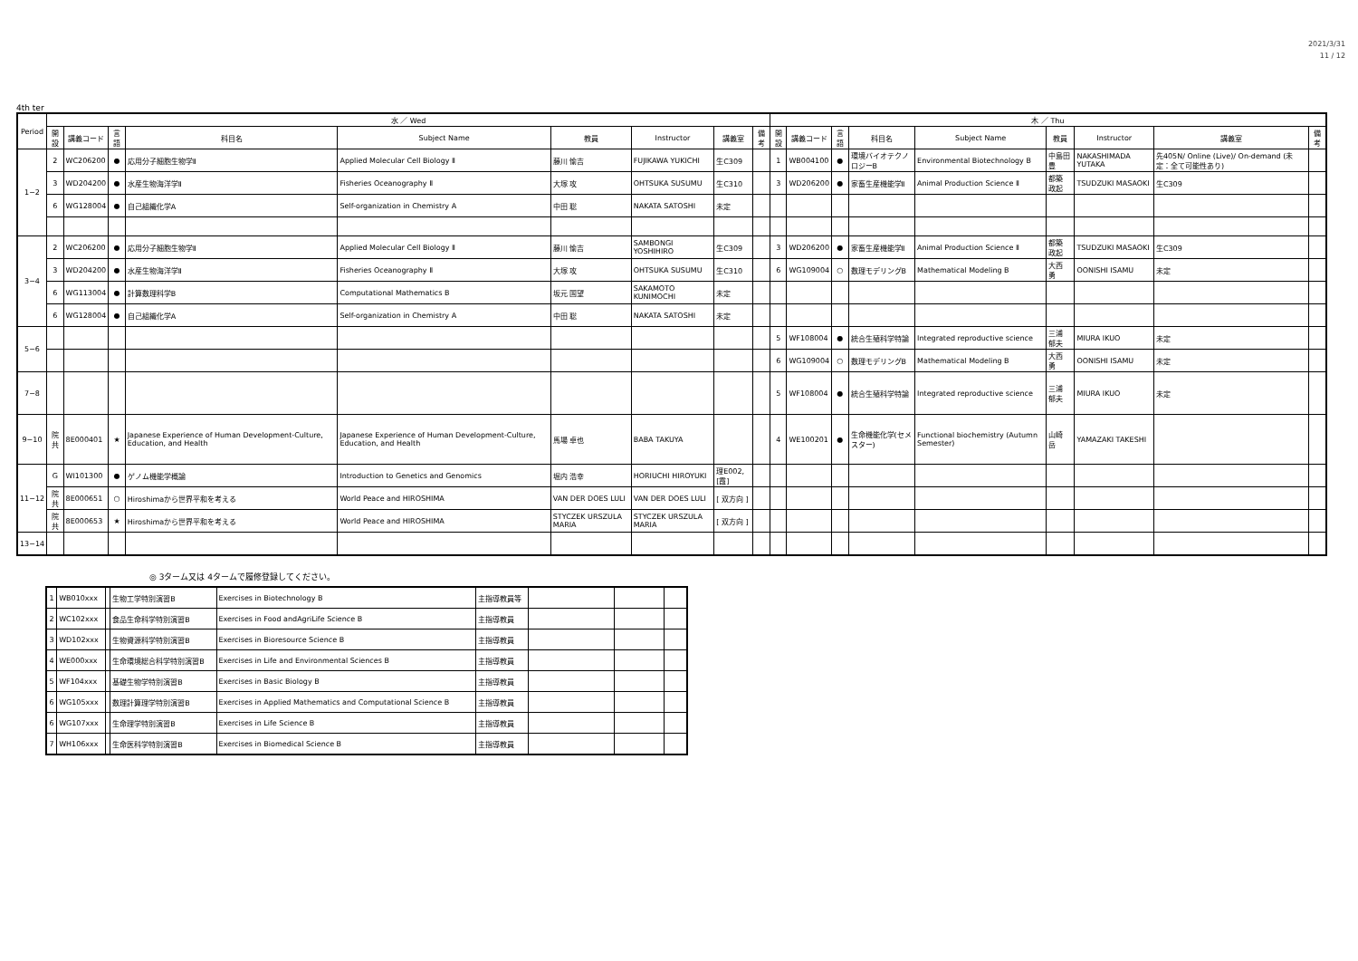2021/3/31
11 / 12
4th ter
| Period | 水 ／ Wed | | | | | | | | | 木 ／ Thu | | | | | | | | |
| --- | --- | --- | --- | --- | --- | --- | --- | --- | --- | --- | --- | --- | --- | --- | --- | --- | --- | --- |
| | 開設 | 講義コード | 言語 | 科目名 | Subject Name | 教員 | Instructor | 講義室 | 備考 | 開設 | 講義コード | 言語 | 科目名 | Subject Name | 教員 | Instructor | 講義室 | 備考 |
| 1−2 | 2 | WC206200 | ● | 応用分子細胞生物学Ⅱ | Applied Molecular Cell Biology Ⅱ | 藤川 愉吉 | FUJIKAWA YUKICHI | 生C309 | | 1 | WB004100 | ● | 環境バイオテクノロジーB | Environmental Biotechnology B | 中島田 豊 | NAKASHIMADA YUTAKA | 先405N/ Online (Live)/ On-demand (未定：全て可能性あり) | |
| | 3 | WD204200 | ● | 水産生物海洋学Ⅱ | Fisheries Oceanography Ⅱ | 大塚 攻 | OHTSUKA SUSUMU | 生C310 | | 3 | WD206200 | ● | 家畜生産機能学Ⅱ | Animal Production Science Ⅱ | 都築 政起 | TSUDZUKI MASAOKI | 生C309 | |
| | 6 | WG128004 | ● | 自己組織化学A | Self-organization in Chemistry A | 中田 聡 | NAKATA SATOSHI | 未定 | | | | | | | | | | |
| 3−4 | 2 | WC206200 | ● | 応用分子細胞生物学Ⅱ | Applied Molecular Cell Biology Ⅱ | 藤川 愉吉 | SAMBONGI YOSHIHIRO | 生C309 | | 3 | WD206200 | ● | 家畜生産機能学Ⅱ | Animal Production Science Ⅱ | 都築 政起 | TSUDZUKI MASAOKI | 生C309 | |
| | 3 | WD204200 | ● | 水産生物海洋学Ⅱ | Fisheries Oceanography Ⅱ | 大塚 攻 | OHTSUKA SUSUMU | 生C310 | | 6 | WG109004 | ○ | 数理モデリングB | Mathematical Modeling B | 大西 勇 | OONISHI ISAMU | 未定 | |
| | 6 | WG113004 | ● | 計算数理科学B | Computational Mathematics B | 坂元 国望 | SAKAMOTO KUNIMOCHI | 未定 | | | | | | | | | | |
| | 6 | WG128004 | ● | 自己組織化学A | Self-organization in Chemistry A | 中田 聡 | NAKATA SATOSHI | 未定 | | | | | | | | | | |
| 5−6 | | | | | | | | | | 5 | WF108004 | ● | 統合生殖科学特論 | Integrated reproductive science | 三浦 郁夫 | MIURA IKUO | 未定 | |
| | | | | | | | | | | 6 | WG109004 | ○ | 数理モデリングB | Mathematical Modeling B | 大西 勇 | OONISHI ISAMU | 未定 | |
| 7−8 | | | | | | | | | | 5 | WF108004 | ● | 統合生殖科学特論 | Integrated reproductive science | 三浦 郁夫 | MIURA IKUO | 未定 | |
| 9−10 | 院共 | 8E000401 | ★ | Japanese Experience of Human Development-Culture, Education, and Health | Japanese Experience of Human Development-Culture, Education, and Health | 馬場 卓也 | BABA TAKUYA | | | 4 | WE100201 | ● | 生命機能化学(セメスター) | Functional biochemistry (Autumn Semester) | 山崎 岳 | YAMAZAKI TAKESHI | | |
| 11−12 | G | WI101300 | ● | ゲノム機能学概論 | Introduction to Genetics and Genomics | 堀内 浩幸 | HORIUCHI HIROYUKI | 理E002,[霞] | | | | | | | | | | |
| | 院共 | 8E000651 | ○ | Hiroshimaから世界平和を考える | World Peace and HIROSHIMA | VAN DER DOES LULI | VAN DER DOES LULI | [ 双方向 ] | | | | | | | | | | |
| | 院共 | 8E000653 | ★ | Hiroshimaから世界平和を考える | World Peace and HIROSHIMA | STYCZEK URSZULA MARIA | STYCZEK URSZULA MARIA | [ 双方向 ] | | | | | | | | | | |
| 13−14 | | | | | | | | | | | | | | | | | | |
◎ 3ターム又は 4タームで履修登録してください。
| 1 | WB010xxx | | 生物工学特別演習B | Exercises in Biotechnology B | 主指導教員等 | | | |
| 2 | WC102xxx | | 食品生命科学特別演習B | Exercises in Food andAgriLife Science B | 主指導教員 | | | |
| 3 | WD102xxx | | 生物資源科学特別演習B | Exercises in Bioresource Science B | 主指導教員 | | | |
| 4 | WE000xxx | | 生命環境総合科学特別演習B | Exercises in Life and Environmental Sciences B | 主指導教員 | | | |
| 5 | WF104xxx | | 基礎生物学特別演習B | Exercises in Basic Biology B | 主指導教員 | | | |
| 6 | WG105xxx | | 数理計算理学特別演習B | Exercises in Applied Mathematics and Computational Science B | 主指導教員 | | | |
| 6 | WG107xxx | | 生命理学特別演習B | Exercises in Life Science B | 主指導教員 | | | |
| 7 | WH106xxx | | 生命医科学特別演習B | Exercises in Biomedical Science B | 主指導教員 | | | |